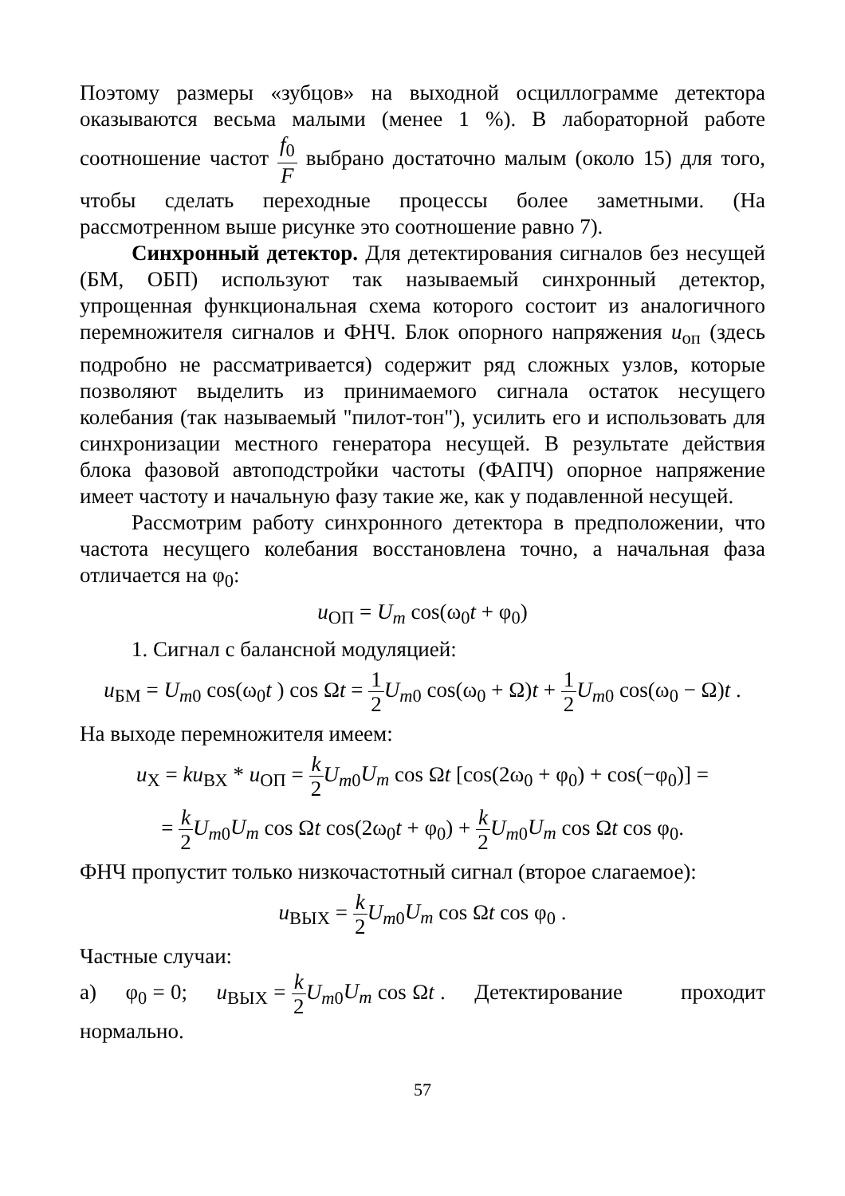Поэтому размеры «зубцов» на выходной осциллограмме детектора оказываются весьма малыми (менее 1 %). В лабораторной работе соотношение частот f<sub>0</sub> F выбрано достаточно малым (около 15) для того, чтобы сделать переходные процессы более заметными. (На рассмотренном выше рисунке это соотношение равно 7).
Синхронный детектор. Для детектирования сигналов без несущей (БМ, ОБП) используют так называемый синхронный детектор, упрощенная функциональная схема которого состоит из аналогичного перемножителя сигналов и ФНЧ. Блок опорного напряжения u<sub>оп</sub> (здесь подробно не рассматривается) содержит ряд сложных узлов, которые позволяют выделить из принимаемого сигнала остаток несущего колебания (так называемый "пилот-тон"), усилить его и использовать для синхронизации местного генератора несущей. В результате действия блока фазовой автоподстройки частоты (ФАПЧ) опорное напряжение имеет частоту и начальную фазу такие же, как у подавленной несущей.
Рассмотрим работу синхронного детектора в предположении, что частота несущего колебания восстановлена точно, а начальная фаза отличается на φ<sub>0</sub>:
u<sub>ОП</sub> = U<sub>m</sub> cos(ω<sub>0</sub>t + φ<sub>0</sub>)
1. Сигнал с балансной модуляцией:
u<sub>БМ</sub> = U<sub>m0</sub> cos(ω<sub>0</sub>t ) cos Ωt = 1 2 U<sub>m0</sub> cos(ω<sub>0</sub> + Ω)t + 1 2 U<sub>m0</sub> cos(ω<sub>0</sub> − Ω)t .
На выходе перемножителя имеем:
u<sub>Х</sub> = ku<sub>ВХ</sub> * u<sub>ОП</sub> = k 2 U<sub>m0</sub>U<sub>m</sub> cos Ωt [cos(2ω<sub>0</sub> + φ<sub>0</sub>) + cos(−φ<sub>0</sub>)] =
= k 2 U<sub>m0</sub>U<sub>m</sub> cos Ωt cos(2ω<sub>0</sub>t + φ<sub>0</sub>) + k 2 U<sub>m0</sub>U<sub>m</sub> cos Ωt cos φ<sub>0</sub>.
ФНЧ пропустит только низкочастотный сигнал (второе слагаемое):
u<sub>ВЫХ</sub> = k 2 U<sub>m0</sub>U<sub>m</sub> cos Ωt cos φ<sub>0</sub> .
Частные случаи:
а) φ<sub>0</sub> = 0; u<sub>ВЫХ</sub> = k 2 U<sub>m0</sub>U<sub>m</sub> cos Ωt . Детектирование проходит нормально.
57